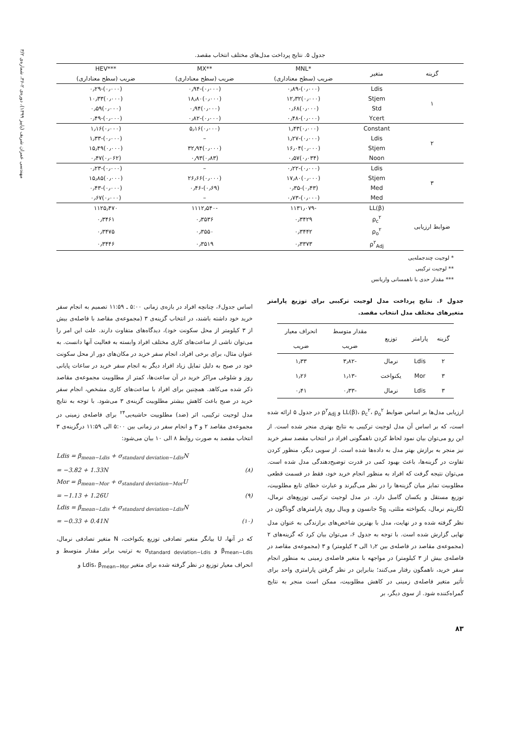مهندسی عمران شریف (پاییز ۱۳۹۹)، دوره‌ی ۲-۳۶، شماره‌ی ۳/۲
جدول ۵. نتایج پرداخت مدل‌های مختلف انتخاب مقصد.
| گزینه | متغیر | *MNL | **MX | ***HEV |
| --- | --- | --- | --- | --- |
| | | ضریب (سطح معناداری) | ضریب (سطح معناداری) | ضریب (سطح معناداری) |
| ۱ | Ldis | (۰٫۰۰۰)-۰٫۸۹ | (۰٫۰۰۰)-۰٫۹۴ | (۰٫۰۰۰)-۰٫۲۹ |
| | Stjem | (۰٫۰۰۰)۱۲٫۳۲ | (۰٫۰۰۰)۱۸٫۸۰ | (۰٫۰۰۰)۱۰٫۳۳ |
| | Std | (۰٫۰۰۰)۰٫۶۸ | (۰٫۰۰۰)۰٫۹۴ | (۰٫۰۰۰)۰٫۵۹ |
| | Ycert | (۰٫۰۰۰)-۰٫۴۸ | (۰٫۰۰۰)-۰٫۸۲ | (۰٫۰۰۰)-۰٫۴۹ |
| ۲ | Constant | (۰٫۰۰۰)۱٫۴۳ | (۰٫۰۰۰)۵٫۱۶ | (۰٫۰۰۰)۱٫۱۶ |
| | Ldis | (۰٫۰۰۰)-۱٫۲۷ | – | (۰٫۰۰۰)-۱٫۳۳ |
| | Stjem | (۰٫۰۰۰)۱۶٫۰۴ | (۰٫۰۰۰)۳۲٫۹۴ | (۰٫۰۰۰)۱۵٫۴۹ |
| | Noon | (۰٫۰۳۴)۰٫۵۷ | (۰٫۸۳)۰٫۹۳ | (۰٫۰۶۲)۰٫۴۷ |
| ۳ | Ldis | (۰٫۰۰۰)-۰٫۲۲ | – | (۰٫۰۰۰)-۰٫۲۳ |
| | Stjem | (۰٫۰۰۰)۱۷٫۸۰ | (۰٫۰۰۰)۲۶٫۶۶ | (۰٫۰۰۰)۱۵٫۸۵ |
| | Med | (۰٫۴۳)-۰٫۳۵ | (۰٫۶۹)-۰٫۴۶ | (۰٫۰۰۰)-۰٫۴۳ |
| | Med | (۰٫۰۰۰)-۰٫۷۳ | – | (۰٫۰۰۰)۰٫۶۷ |
| ضوابط ارزیابی | LL(β) | -۱۱۳۱٫۰۷۹ | -۱۱۱۲٫۵۴۰ | ۱۱۲۵٫۴۷۰ |
| | ρ<sub>c</sub><sup>۲</sup> | ۰٫۳۴۲۹ | ۰٫۳۵۳۶ | ۰٫۳۴۶۱ |
| | ρ<sub>o</sub><sup>۲</sup> | ۰٫۳۴۴۲ | ۰٫۳۵۵۰ | ۰٫۳۴۷۵ |
| | ρ<sup>۲</sup><sub>Adj</sub> | ۰٫۳۳۷۳ | ۰٫۳۵۱۹ | ۰٫۳۴۴۶ |
* لوجیت چندجمله‌یی
** لوجیت ترکیبی
*** مقدار حدی با ناهمسانی واریانس
جدول ۶. نتایج پرداخت مدل لوجیت ترکیبی برای توزیع پارامتر متغیرهای مختلف مدل انتخاب مقصد.
| گزینه | پارامتر | توزیع | مقدار متوسط | انحراف معیار |
| --- | --- | --- | --- | --- |
| | | | ضریب | ضریب |
| ۲ | Ldis | نرمال | -۳٫۸۲ | ۱٫۳۳ |
| ۳ | Mor | یکنواخت | -۱٫۱۳ | ۱٫۲۶ |
| ۳ | Ldis | نرمال | -۰٫۳۳ | ۰٫۴۱ |
ارزیابی مدل‌ها بر اساس ضوابط LL(β)، ρ<sub>c</sub><sup>۲</sup>، ρ<sub>o</sub><sup>۲</sup> و ρ<sup>۲</sup><sub>Adj</sub> در جدول ۵ ارائه شده است‌، که بر اساس آن مدل لوجیت ترکیبی به نتایج بهتری منجر شده است‌. از این رو می‌توان بیان نمود لحاظ کردن ناهمگونی افراد در انتخاب مقصد سفر خرید نیز منجر به برازش بهتر مدل به داده‌ها شده است. از سویی دیگر، منظور کردن تفاوت در گزینه‌ها، باعث بهبود کمی در قدرت توضیح‌دهندگی مدل شده است. می‌توان نتیجه گرفت که افراد به منظور انجام خرید خود، فقط در قسمت قطعی مطلوبیت تمایز میان گزینه‌ها را در نظر می‌گیرند و عبارت خطای تابع مطلوبیت، توزیع مستقل و یکسان گامبل دارد. در مدل لوجیت ترکیبی توزیع‌های نرمال، لگاریتم نرمال، یکنواخته مثلثی، S<sub>B</sub> جانسون و ویبال روی پارامترهای گوناگون در نظر گرفته شده و در نهایت، مدل با بهترین شاخص‌های برازندگی به عنوان مدل نهایی گزارش شده است. با توجه به جدول ۶، می‌توان بیان کرد که گزینه‌های ۲ (مجموعه‌ی مقاصد در فاصله‌ی بین ۱٫۲ الی ۳ کیلومتر) و ۳ (مجموعه‌ی مقاصد در فاصله‌ی بیش از ۳ کیلومتر) در مواجهه با متغیر فاصله‌ی زمینی به منظور انجام سفر خرید، ناهمگون رفتار می‌کنند؛ بنابراین در نظر گرفتن پارامتری واحد برای تأثیر متغیر فاصله‌ی زمینی در کاهش مطلوبیت، ممکن است منجر به نتایج گمراه‌کننده شود. از سوی دیگر، بر
اساس جدول۶، چنانچه افراد در بازه‌ی زمانی ۵:۰۰ ـ ۱۱:۵۹ تصمیم به انجام سفر خرید خود داشته باشند، در انتخاب گزینه‌ی ۳ (مجموعه‌ی مقاصد با فاصله‌ی بیش از ۳ کیلومتر از محل سکونت خود)، دیدگاه‌های متفاوت دارند. علت این امر را می‌توان ناشی از ساعت‌های کاری مختلف افراد وابسته به فعالیت آنها دانست. به عنوان مثال، برای برخی افراد، انجام سفر خرید در مکان‌های دور از محل سکونت خود در صبح به دلیل تمایل زیاد افراد دیگر به انجام سفر خرید در ساعات پایانی روز و شلوغی مراکز خرید در آن ساعت‌ها، کمتر از مطلوبیت مجموعه‌ی مقاصد ذکر شده می‌کاهد. همچنین برای افراد با ساعت‌های کاری مشخص، انجام سفر خرید در صبح باعث کاهش بیشتر مطلوبیت گزینه‌ی ۳ می‌شود. با توجه به نتایج مدل لوجیت ترکیبی، اثر (ضد) مطلوبیت حاشیه‌یی<sup>۲۴</sup> برای فاصله‌ی زمینی در مجموعه‌ی مقاصد ۲ و ۳ و انجام سفر در زمانی بین ۵:۰۰ الی ۱۱:۵۹ درگزینه‌ی ۳ انتخاب مقصد به صورت روابط ۸ الی ۱۰ بیان می‌شود:
Ldis = β<sub>mean−Ldis</sub> + σ<sub>standard deviation−Ldis</sub>N
= −3.82 + 1.33N (۸)
Mor = β<sub>mean−Mor</sub> + σ<sub>standard deviation−Mor</sub>U
= −1.13 + 1.26U (۹)
Ldis = β<sub>mean−Ldis</sub> + σ<sub>standard deviation−Ldis</sub>N
= −0.33 + 0.41N (۱۰)
که در آنها، U بیانگر متغیر تصادفی توزیع یکنواخت‌، N متغیر تصادفی نرمال، β<sub>mean−Ldis</sub> و σ<sub>standard deviation−Ldis</sub> به ترتیب برابر مقدار متوسط و انحراف معیار توزیع در نظر گرفته شده برای متغیر Ldis، β<sub>mean−Mor</sub> و
۸۳